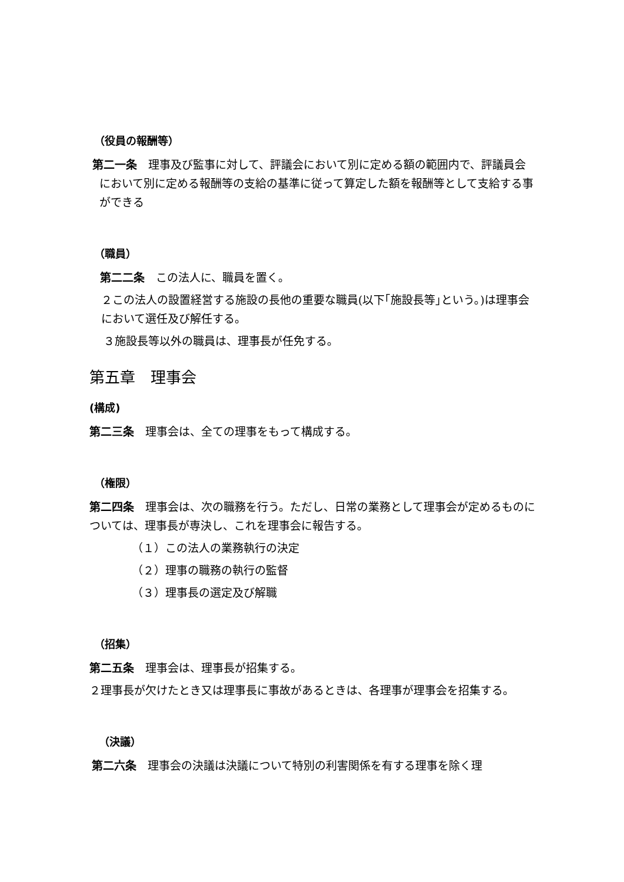（役員の報酬等）
第二一条　理事及び監事に対して、評議会において別に定める額の範囲内で、評議員会において別に定める報酬等の支給の基準に従って算定した額を報酬等として支給する事ができる
（職員）
第二二条　この法人に、職員を置く。
２この法人の設置経営する施設の長他の重要な職員(以下｢施設長等｣という。)は理事会において選任及び解任する。
３施設長等以外の職員は、理事長が任免する。
第五章　理事会
(構成)
第二三条　理事会は、全ての理事をもって構成する。
（権限）
第二四条　理事会は、次の職務を行う。ただし、日常の業務として理事会が定めるものについては、理事長が専決し、これを理事会に報告する。
（１）この法人の業務執行の決定
（２）理事の職務の執行の監督
（３）理事長の選定及び解職
（招集）
第二五条　理事会は、理事長が招集する。
２理事長が欠けたとき又は理事長に事故があるときは、各理事が理事会を招集する。
（決議）
第二六条　理事会の決議は決議について特別の利害関係を有する理事を除く理